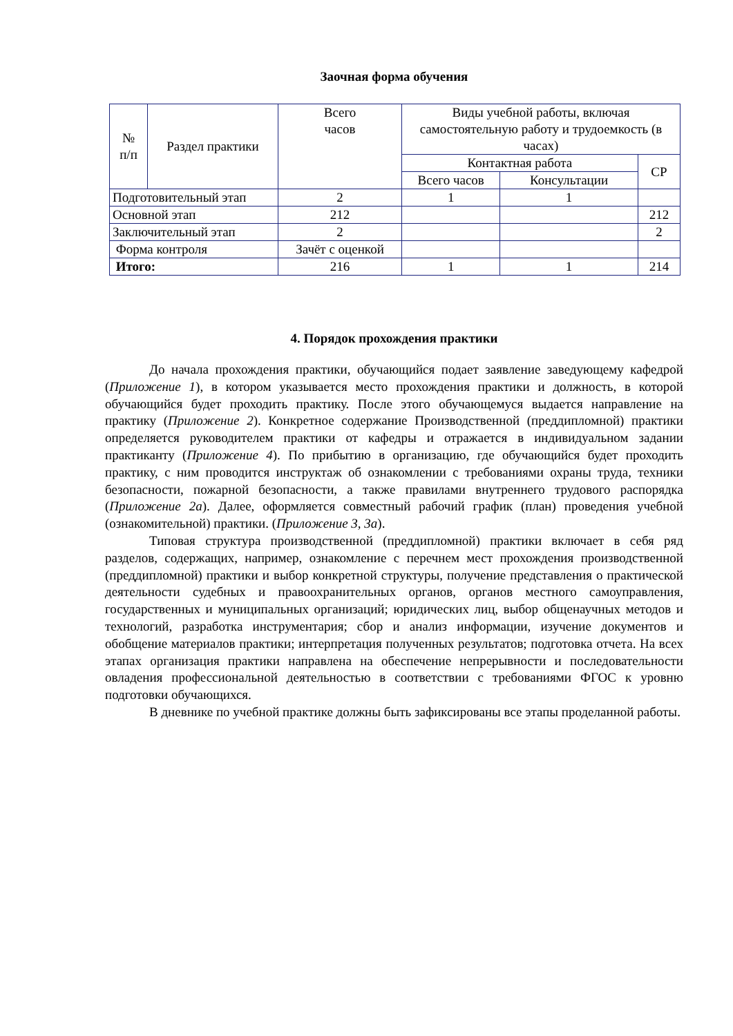Заочная форма обучения
| № п/п | Раздел практики | Всего часов | Виды учебной работы, включая самостоятельную работу и трудоемкость (в часах) | | |
| --- | --- | --- | --- | --- | --- |
| | | | Контактная работа | | СР |
| | | | Всего часов | Консультации | |
| Подготовительный этап | | 2 | 1 | 1 | |
| Основной этап | | 212 | | | 212 |
| Заключительный этап | | 2 | | | 2 |
| Форма контроля | | Зачёт с оценкой | | | |
| Итого: | | 216 | 1 | 1 | 214 |
4. Порядок прохождения практики
До начала прохождения практики, обучающийся подает заявление заведующему кафедрой (Приложение 1), в котором указывается место прохождения практики и должность, в которой обучающийся будет проходить практику. После этого обучающемуся выдается направление на практику (Приложение 2). Конкретное содержание Производственной (преддипломной) практики определяется руководителем практики от кафедры и отражается в индивидуальном задании практиканту (Приложение 4). По прибытию в организацию, где обучающийся будет проходить практику, с ним проводится инструктаж об ознакомлении с требованиями охраны труда, техники безопасности, пожарной безопасности, а также правилами внутреннего трудового распорядка (Приложение 2а). Далее, оформляется совместный рабочий график (план) проведения учебной (ознакомительной) практики. (Приложение 3, 3а).
Типовая структура производственной (преддипломной) практики включает в себя ряд разделов, содержащих, например, ознакомление с перечнем мест прохождения производственной (преддипломной) практики и выбор конкретной структуры, получение представления о практической деятельности судебных и правоохранительных органов, органов местного самоуправления, государственных и муниципальных организаций; юридических лиц, выбор общенаучных методов и технологий, разработка инструментария; сбор и анализ информации, изучение документов и обобщение материалов практики; интерпретация полученных результатов; подготовка отчета. На всех этапах организация практики направлена на обеспечение непрерывности и последовательности овладения профессиональной деятельностью в соответствии с требованиями ФГОС к уровню подготовки обучающихся.
В дневнике по учебной практике должны быть зафиксированы все этапы проделанной работы.